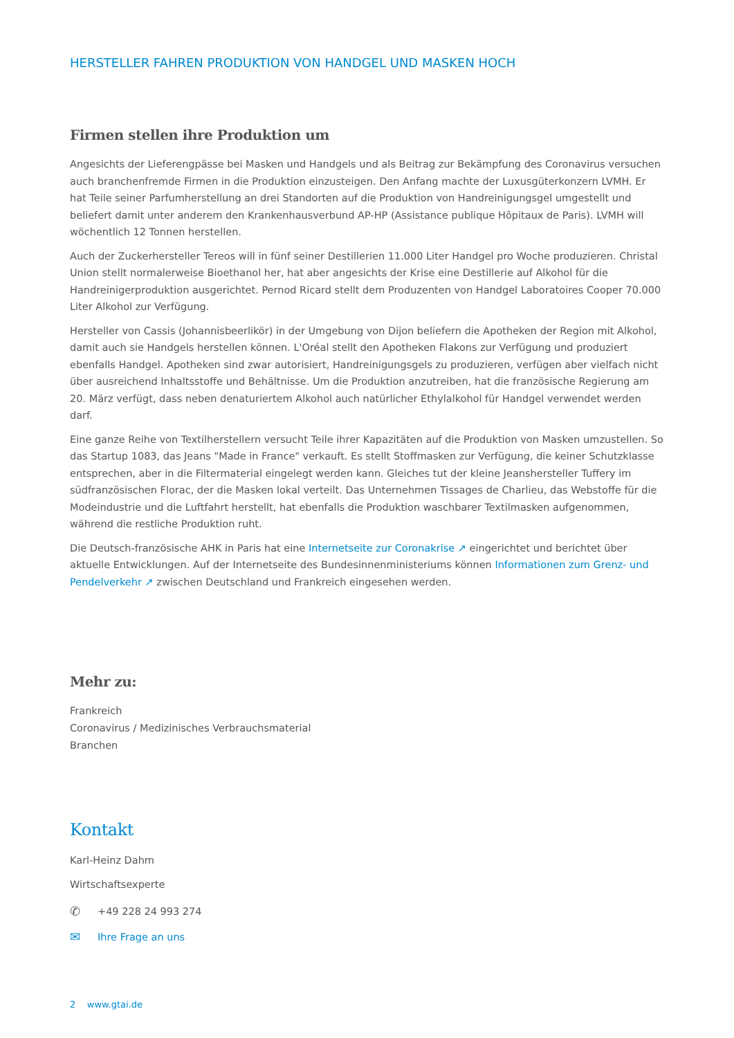HERSTELLER FAHREN PRODUKTION VON HANDGEL UND MASKEN HOCH
Firmen stellen ihre Produktion um
Angesichts der Lieferengpässe bei Masken und Handgels und als Beitrag zur Bekämpfung des Coronavirus versuchen auch branchenfremde Firmen in die Produktion einzusteigen. Den Anfang machte der Luxusgüterkonzern LVMH. Er hat Teile seiner Parfumherstellung an drei Standorten auf die Produktion von Handreinigungsgel umgestellt und beliefert damit unter anderem den Krankenhausverbund AP-HP (Assistance publique Hôpitaux de Paris). LVMH will wöchentlich 12 Tonnen herstellen.
Auch der Zuckerhersteller Tereos will in fünf seiner Destillerien 11.000 Liter Handgel pro Woche produzieren. Christal Union stellt normalerweise Bioethanol her, hat aber angesichts der Krise eine Destillerie auf Alkohol für die Handreinigerproduktion ausgerichtet. Pernod Ricard stellt dem Produzenten von Handgel Laboratoires Cooper 70.000 Liter Alkohol zur Verfügung.
Hersteller von Cassis (Johannisbeerlikör) in der Umgebung von Dijon beliefern die Apotheken der Region mit Alkohol, damit auch sie Handgels herstellen können. L'Oréal stellt den Apotheken Flakons zur Verfügung und produziert ebenfalls Handgel. Apotheken sind zwar autorisiert, Handreinigungsgels zu produzieren, verfügen aber vielfach nicht über ausreichend Inhaltsstoffe und Behältnisse. Um die Produktion anzutreiben, hat die französische Regierung am 20. März verfügt, dass neben denaturiertem Alkohol auch natürlicher Ethylalkohol für Handgel verwendet werden darf.
Eine ganze Reihe von Textilherstellern versucht Teile ihrer Kapazitäten auf die Produktion von Masken umzustellen. So das Startup 1083, das Jeans "Made in France" verkauft. Es stellt Stoffmasken zur Verfügung, die keiner Schutzklasse entsprechen, aber in die Filtermaterial eingelegt werden kann. Gleiches tut der kleine Jeanshersteller Tuffery im südfranzösischen Florac, der die Masken lokal verteilt. Das Unternehmen Tissages de Charlieu, das Webstoffe für die Modeindustrie und die Luftfahrt herstellt, hat ebenfalls die Produktion waschbarer Textilmasken aufgenommen, während die restliche Produktion ruht.
Die Deutsch-französische AHK in Paris hat eine Internetseite zur Coronakrise ↗ eingerichtet und berichtet über aktuelle Entwicklungen. Auf der Internetseite des Bundesinnenministeriums können Informationen zum Grenz- und Pendelverkehr ↗ zwischen Deutschland und Frankreich eingesehen werden.
Mehr zu:
Frankreich
Coronavirus / Medizinisches Verbrauchsmaterial
Branchen
Kontakt
Karl-Heinz Dahm
Wirtschaftsexperte
✆ +49 228 24 993 274
✉ Ihre Frage an uns
2 www.gtai.de